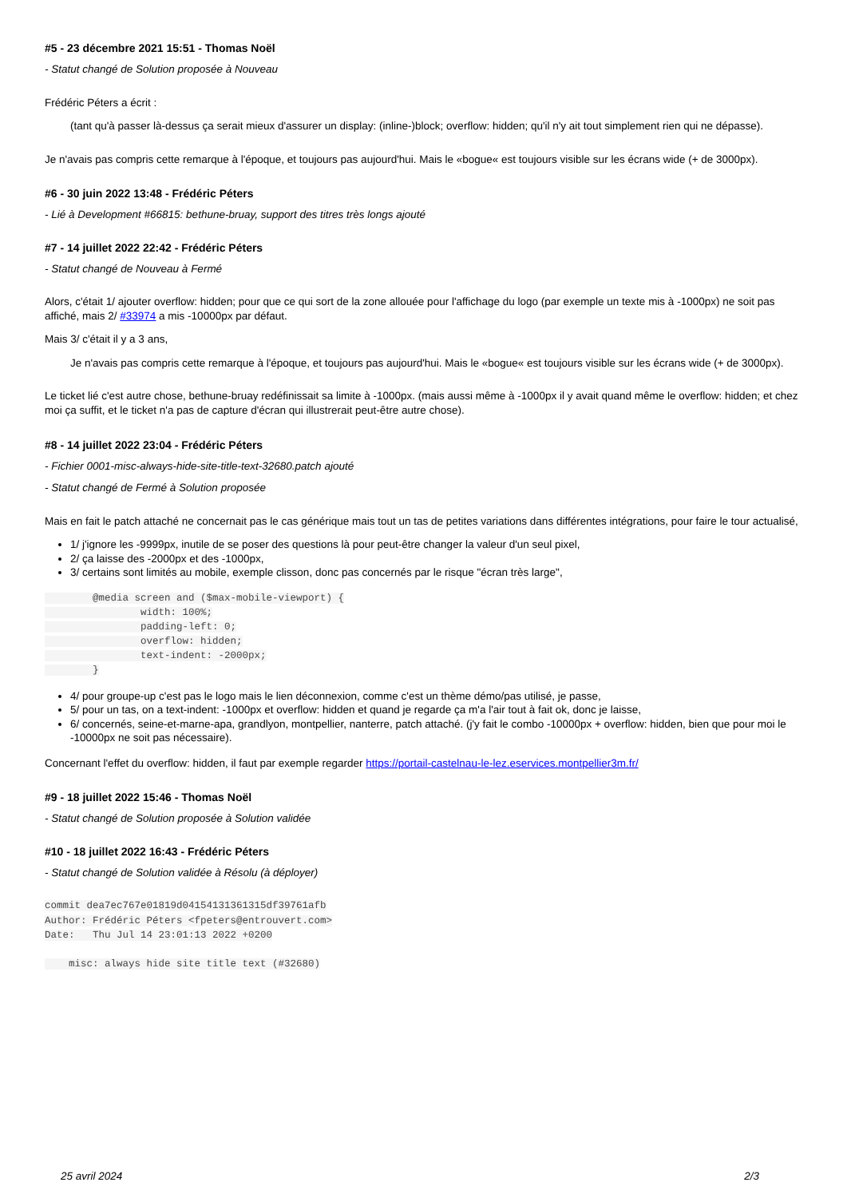#5 - 23 décembre 2021 15:51 - Thomas Noël
- Statut changé de Solution proposée à Nouveau
Frédéric Péters a écrit :
(tant qu'à passer là-dessus ça serait mieux d'assurer un display: (inline-)block; overflow: hidden; qu'il n'y ait tout simplement rien qui ne dépasse).
Je n'avais pas compris cette remarque à l'époque, et toujours pas aujourd'hui. Mais le «bogue« est toujours visible sur les écrans wide (+ de 3000px).
#6 - 30 juin 2022 13:48 - Frédéric Péters
- Lié à Development #66815: bethune-bruay, support des titres très longs ajouté
#7 - 14 juillet 2022 22:42 - Frédéric Péters
- Statut changé de Nouveau à Fermé
Alors, c'était 1/ ajouter overflow: hidden; pour que ce qui sort de la zone allouée pour l'affichage du logo (par exemple un texte mis à -1000px) ne soit pas affiché, mais 2/ #33974 a mis -10000px par défaut.
Mais 3/ c'était il y a 3 ans,
Je n'avais pas compris cette remarque à l'époque, et toujours pas aujourd'hui. Mais le «bogue« est toujours visible sur les écrans wide (+ de 3000px).
Le ticket lié c'est autre chose, bethune-bruay redéfinissait sa limite à -1000px. (mais aussi même à -1000px il y avait quand même le overflow: hidden; et chez moi ça suffit, et le ticket n'a pas de capture d'écran qui illustrerait peut-être autre chose).
#8 - 14 juillet 2022 23:04 - Frédéric Péters
- Fichier 0001-misc-always-hide-site-title-text-32680.patch ajouté
- Statut changé de Fermé à Solution proposée
Mais en fait le patch attaché ne concernait pas le cas générique mais tout un tas de petites variations dans différentes intégrations, pour faire le tour actualisé,
1/ j'ignore les -9999px, inutile de se poser des questions là pour peut-être changer la valeur d'un seul pixel,
2/ ça laisse des -2000px et des -1000px,
3/ certains sont limités au mobile, exemple clisson, donc pas concernés par le risque "écran très large",
        @media screen and ($max-mobile-viewport) {
                width: 100%;
                padding-left: 0;
                overflow: hidden;
                text-indent: -2000px;
        }
4/ pour groupe-up c'est pas le logo mais le lien déconnexion, comme c'est un thème démo/pas utilisé, je passe,
5/ pour un tas, on a text-indent: -1000px et overflow: hidden et quand je regarde ça m'a l'air tout à fait ok, donc je laisse,
6/ concernés, seine-et-marne-apa, grandlyon, montpellier, nanterre, patch attaché. (j'y fait le combo -10000px + overflow: hidden, bien que pour moi le -10000px ne soit pas nécessaire).
Concernant l'effet du overflow: hidden, il faut par exemple regarder https://portail-castelnau-le-lez.eservices.montpellier3m.fr/
#9 - 18 juillet 2022 15:46 - Thomas Noël
- Statut changé de Solution proposée à Solution validée
#10 - 18 juillet 2022 16:43 - Frédéric Péters
- Statut changé de Solution validée à Résolu (à déployer)
commit dea7ec767e01819d04154131361315df39761afb
Author: Frédéric Péters <fpeters@entrouvert.com>
Date:   Thu Jul 14 23:01:13 2022 +0200

    misc: always hide site title text (#32680)
25 avril 2024 2/3